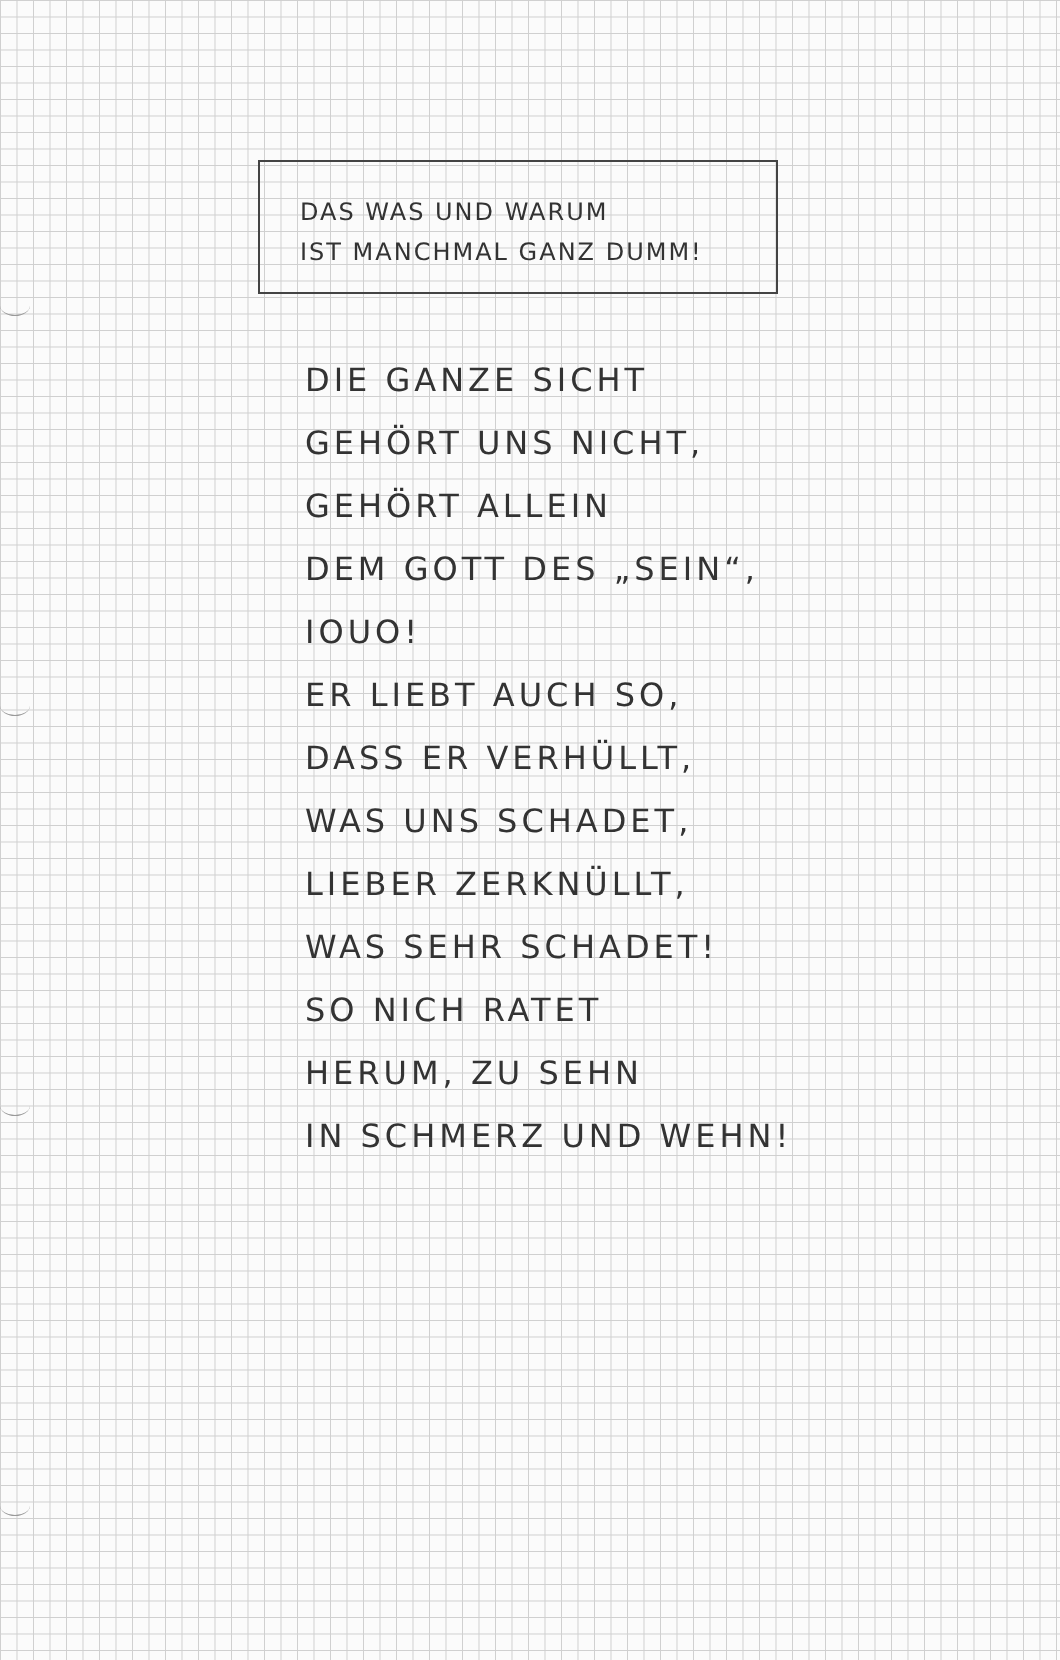DAS WAS UND WARUM
IST MANCHMAL GANZ DUMM!
DIE GANZE SICHT
GEHÖRT UNS NICHT,
GEHÖRT ALLEIN
DEM GOTT DES „SEIN“,
IOUO!
ER LIEBT AUCH SO,
DASS ER VERHÜLLT,
WAS UNS SCHADET,
LIEBER ZERKNÜLLT,
WAS SEHR SCHADET!
SO NICH RATET
HERUM, ZU SEHN
IN SCHMERZ UND WEHN!